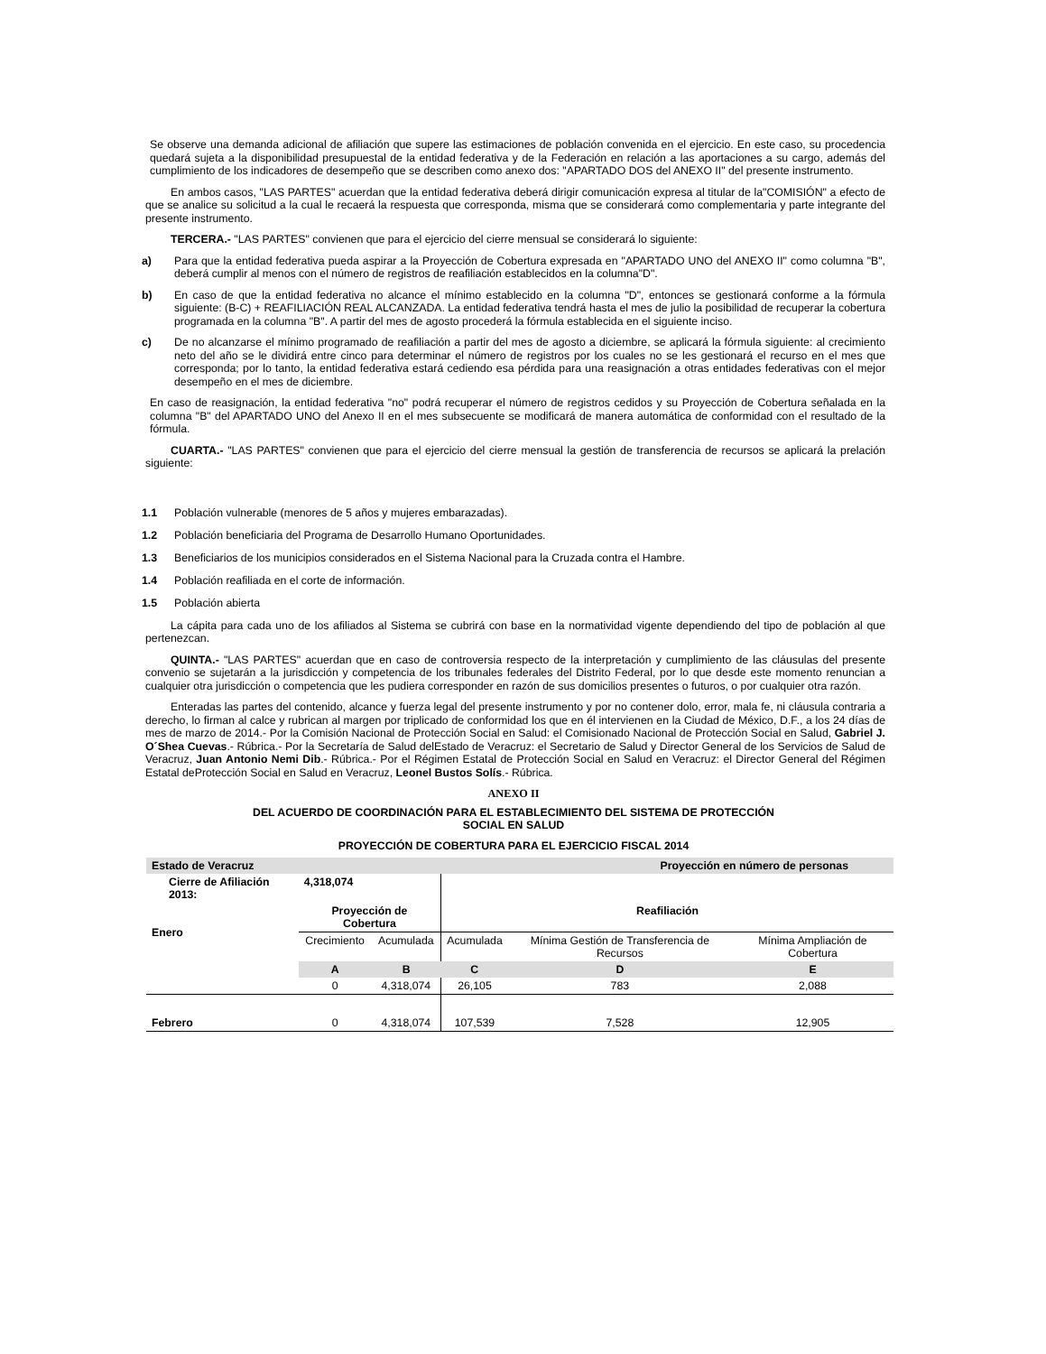Se observe una demanda adicional de afiliación que supere las estimaciones de población convenida en el ejercicio. En este caso, su procedencia quedará sujeta a la disponibilidad presupuestal de la entidad federativa y de la Federación en relación a las aportaciones a su cargo, además del cumplimiento de los indicadores de desempeño que se describen como anexo dos: "APARTADO DOS del ANEXO II" del presente instrumento.
En ambos casos, "LAS PARTES" acuerdan que la entidad federativa deberá dirigir comunicación expresa al titular de la"COMISIÓN" a efecto de que se analice su solicitud a la cual le recaerá la respuesta que corresponda, misma que se considerará como complementaria y parte integrante del presente instrumento.
TERCERA.- "LAS PARTES" convienen que para el ejercicio del cierre mensual se considerará lo siguiente:
a) Para que la entidad federativa pueda aspirar a la Proyección de Cobertura expresada en "APARTADO UNO del ANEXO II" como columna "B", deberá cumplir al menos con el número de registros de reafiliación establecidos en la columna"D".
b) En caso de que la entidad federativa no alcance el mínimo establecido en la columna "D", entonces se gestionará conforme a la fórmula siguiente: (B-C) + REAFILIACIÓN REAL ALCANZADA. La entidad federativa tendrá hasta el mes de julio la posibilidad de recuperar la cobertura programada en la columna "B". A partir del mes de agosto procederá la fórmula establecida en el siguiente inciso.
c) De no alcanzarse el mínimo programado de reafiliación a partir del mes de agosto a diciembre, se aplicará la fórmula siguiente: al crecimiento neto del año se le dividirá entre cinco para determinar el número de registros por los cuales no se les gestionará el recurso en el mes que corresponda; por lo tanto, la entidad federativa estará cediendo esa pérdida para una reasignación a otras entidades federativas con el mejor desempeño en el mes de diciembre.
En caso de reasignación, la entidad federativa "no" podrá recuperar el número de registros cedidos y su Proyección de Cobertura señalada en la columna "B" del APARTADO UNO del Anexo II en el mes subsecuente se modificará de manera automática de conformidad con el resultado de la fórmula.
CUARTA.- "LAS PARTES" convienen que para el ejercicio del cierre mensual la gestión de transferencia de recursos se aplicará la prelación siguiente:
1.1 Población vulnerable (menores de 5 años y mujeres embarazadas).
1.2 Población beneficiaria del Programa de Desarrollo Humano Oportunidades.
1.3 Beneficiarios de los municipios considerados en el Sistema Nacional para la Cruzada contra el Hambre.
1.4 Población reafiliada en el corte de información.
1.5 Población abierta
La cápita para cada uno de los afiliados al Sistema se cubrirá con base en la normatividad vigente dependiendo del tipo de población al que pertenezcan.
QUINTA.- "LAS PARTES" acuerdan que en caso de controversia respecto de la interpretación y cumplimiento de las cláusulas del presente convenio se sujetarán a la jurisdicción y competencia de los tribunales federales del Distrito Federal, por lo que desde este momento renuncian a cualquier otra jurisdicción o competencia que les pudiera corresponder en razón de sus domicilios presentes o futuros, o por cualquier otra razón.
Enteradas las partes del contenido, alcance y fuerza legal del presente instrumento y por no contener dolo, error, mala fe, ni cláusula contraria a derecho, lo firman al calce y rubrican al margen por triplicado de conformidad los que en él intervienen en la Ciudad de México, D.F., a los 24 días de mes de marzo de 2014.- Por la Comisión Nacional de Protección Social en Salud: el Comisionado Nacional de Protección Social en Salud, Gabriel J. O´Shea Cuevas.- Rúbrica.- Por la Secretaría de Salud delEstado de Veracruz: el Secretario de Salud y Director General de los Servicios de Salud de Veracruz, Juan Antonio Nemi Dib.- Rúbrica.- Por el Régimen Estatal de Protección Social en Salud en Veracruz: el Director General del Régimen Estatal deProtección Social en Salud en Veracruz, Leonel Bustos Solís.- Rúbrica.
ANEXO II
DEL ACUERDO DE COORDINACIÓN PARA EL ESTABLECIMIENTO DEL SISTEMA DE PROTECCIÓN
SOCIAL EN SALUD
PROYECCIÓN DE COBERTURA PARA EL EJERCICIO FISCAL 2014
| Estado de Veracruz | | | Proyección en número de personas | | |
| Cierre de Afiliación 2013: | 4,318,074 | | | | |
| Enero | Proyección de Cobertura | | Reafiliación | | |
| | Crecimiento | Acumulada | Acumulada | Mínima Gestión de Transferencia de Recursos | Mínima Ampliación de Cobertura |
| | A | B | C | D | E |
| | 0 | 4,318,074 | 26,105 | 783 | 2,088 |
| Febrero | 0 | 4,318,074 | 107,539 | 7,528 | 12,905 |